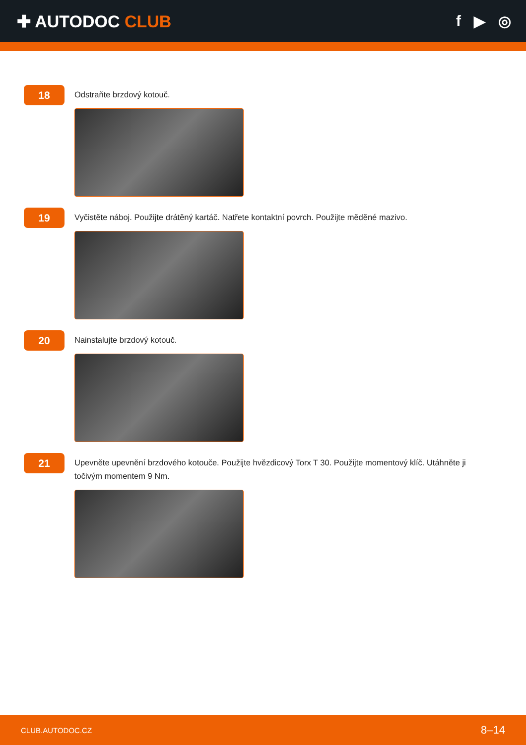✚ AUTODOC CLUB f ▶ ◎
18
Odstraňte brzdový kotouč.
19
Vyčistěte náboj. Použijte drátěný kartáč. Natřete kontaktní povrch. Použijte měděné mazivo.
20
Nainstalujte brzdový kotouč.
21
Upevněte upevnění brzdového kotouče. Použijte hvězdicový Torx T 30. Použijte momentový klíč. Utáhněte ji točivým momentem 9 Nm.
CLUB.AUTODOC.CZ 8–14